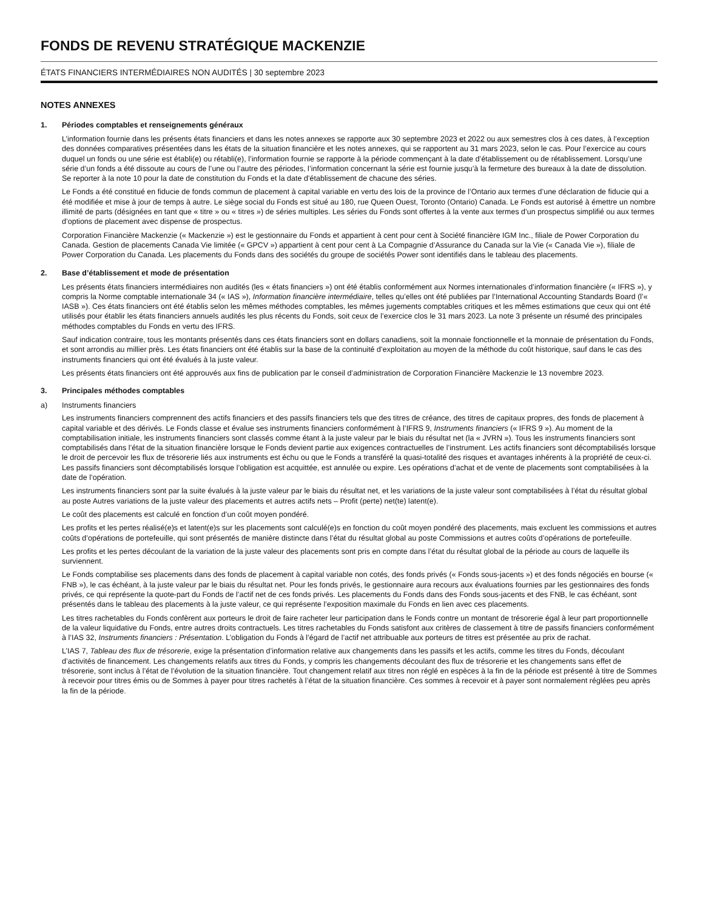FONDS DE REVENU STRATÉGIQUE MACKENZIE
ÉTATS FINANCIERS INTERMÉDIAIRES NON AUDITÉS | 30 septembre 2023
NOTES ANNEXES
1. Périodes comptables et renseignements généraux
L’information fournie dans les présents états financiers et dans les notes annexes se rapporte aux 30 septembre 2023 et 2022 ou aux semestres clos à ces dates, à l’exception des données comparatives présentées dans les états de la situation financière et les notes annexes, qui se rapportent au 31 mars 2023, selon le cas. Pour l’exercice au cours duquel un fonds ou une série est établi(e) ou rétabli(e), l’information fournie se rapporte à la période commençant à la date d’établissement ou de rétablissement. Lorsqu’une série d’un fonds a été dissoute au cours de l’une ou l’autre des périodes, l’information concernant la série est fournie jusqu’à la fermeture des bureaux à la date de dissolution. Se reporter à la note 10 pour la date de constitution du Fonds et la date d’établissement de chacune des séries.
Le Fonds a été constitué en fiducie de fonds commun de placement à capital variable en vertu des lois de la province de l’Ontario aux termes d’une déclaration de fiducie qui a été modifiée et mise à jour de temps à autre. Le siège social du Fonds est situé au 180, rue Queen Ouest, Toronto (Ontario) Canada. Le Fonds est autorisé à émettre un nombre illimité de parts (désignées en tant que « titre » ou « titres ») de séries multiples. Les séries du Fonds sont offertes à la vente aux termes d’un prospectus simplifié ou aux termes d’options de placement avec dispense de prospectus.
Corporation Financière Mackenzie (« Mackenzie ») est le gestionnaire du Fonds et appartient à cent pour cent à Société financière IGM Inc., filiale de Power Corporation du Canada. Gestion de placements Canada Vie limitée (« GPCV ») appartient à cent pour cent à La Compagnie d’Assurance du Canada sur la Vie (« Canada Vie »), filiale de Power Corporation du Canada. Les placements du Fonds dans des sociétés du groupe de sociétés Power sont identifiés dans le tableau des placements.
2. Base d’établissement et mode de présentation
Les présents états financiers intermédiaires non audités (les « états financiers ») ont été établis conformément aux Normes internationales d’information financière (« IFRS »), y compris la Norme comptable internationale 34 (« IAS »), Information financière intermédiaire, telles qu’elles ont été publiées par l’International Accounting Standards Board (l’« IASB »). Ces états financiers ont été établis selon les mêmes méthodes comptables, les mêmes jugements comptables critiques et les mêmes estimations que ceux qui ont été utilisés pour établir les états financiers annuels audités les plus récents du Fonds, soit ceux de l’exercice clos le 31 mars 2023. La note 3 présente un résumé des principales méthodes comptables du Fonds en vertu des IFRS.
Sauf indication contraire, tous les montants présentés dans ces états financiers sont en dollars canadiens, soit la monnaie fonctionnelle et la monnaie de présentation du Fonds, et sont arrondis au millier près. Les états financiers ont été établis sur la base de la continuité d’exploitation au moyen de la méthode du coût historique, sauf dans le cas des instruments financiers qui ont été évalués à la juste valeur.
Les présents états financiers ont été approuvés aux fins de publication par le conseil d’administration de Corporation Financière Mackenzie le 13 novembre 2023.
3. Principales méthodes comptables
a) Instruments financiers
Les instruments financiers comprennent des actifs financiers et des passifs financiers tels que des titres de créance, des titres de capitaux propres, des fonds de placement à capital variable et des dérivés. Le Fonds classe et évalue ses instruments financiers conformément à l’IFRS 9, Instruments financiers (« IFRS 9 »). Au moment de la comptabilisation initiale, les instruments financiers sont classés comme étant à la juste valeur par le biais du résultat net (la « JVRN »). Tous les instruments financiers sont comptabilisés dans l’état de la situation financière lorsque le Fonds devient partie aux exigences contractuelles de l’instrument. Les actifs financiers sont décomptabilisés lorsque le droit de percevoir les flux de trésorerie liés aux instruments est échu ou que le Fonds a transféré la quasi-totalité des risques et avantages inhérents à la propriété de ceux-ci. Les passifs financiers sont décomptabilisés lorsque l’obligation est acquittée, est annulée ou expire. Les opérations d’achat et de vente de placements sont comptabilisées à la date de l’opération.
Les instruments financiers sont par la suite évalués à la juste valeur par le biais du résultat net, et les variations de la juste valeur sont comptabilisées à l’état du résultat global au poste Autres variations de la juste valeur des placements et autres actifs nets – Profit (perte) net(te) latent(e).
Le coût des placements est calculé en fonction d’un coût moyen pondéré.
Les profits et les pertes réalisé(e)s et latent(e)s sur les placements sont calculé(e)s en fonction du coût moyen pondéré des placements, mais excluent les commissions et autres coûts d’opérations de portefeuille, qui sont présentés de manière distincte dans l’état du résultat global au poste Commissions et autres coûts d’opérations de portefeuille.
Les profits et les pertes découlant de la variation de la juste valeur des placements sont pris en compte dans l’état du résultat global de la période au cours de laquelle ils surviennent.
Le Fonds comptabilise ses placements dans des fonds de placement à capital variable non cotés, des fonds privés (« Fonds sous-jacents ») et des fonds négociés en bourse (« FNB »), le cas échéant, à la juste valeur par le biais du résultat net. Pour les fonds privés, le gestionnaire aura recours aux évaluations fournies par les gestionnaires des fonds privés, ce qui représente la quote-part du Fonds de l’actif net de ces fonds privés. Les placements du Fonds dans des Fonds sous-jacents et des FNB, le cas échéant, sont présentés dans le tableau des placements à la juste valeur, ce qui représente l’exposition maximale du Fonds en lien avec ces placements.
Les titres rachetables du Fonds confèrent aux porteurs le droit de faire racheter leur participation dans le Fonds contre un montant de trésorerie égal à leur part proportionnelle de la valeur liquidative du Fonds, entre autres droits contractuels. Les titres rachetables du Fonds satisfont aux critères de classement à titre de passifs financiers conformément à l’IAS 32, Instruments financiers : Présentation. L’obligation du Fonds à l’égard de l’actif net attribuable aux porteurs de titres est présentée au prix de rachat.
L’IAS 7, Tableau des flux de trésorerie, exige la présentation d’information relative aux changements dans les passifs et les actifs, comme les titres du Fonds, découlant d’activités de financement. Les changements relatifs aux titres du Fonds, y compris les changements découlant des flux de trésorerie et les changements sans effet de trésorerie, sont inclus à l’état de l’évolution de la situation financière. Tout changement relatif aux titres non réglé en espèces à la fin de la période est présenté à titre de Sommes à recevoir pour titres émis ou de Sommes à payer pour titres rachetés à l’état de la situation financière. Ces sommes à recevoir et à payer sont normalement réglées peu après la fin de la période.